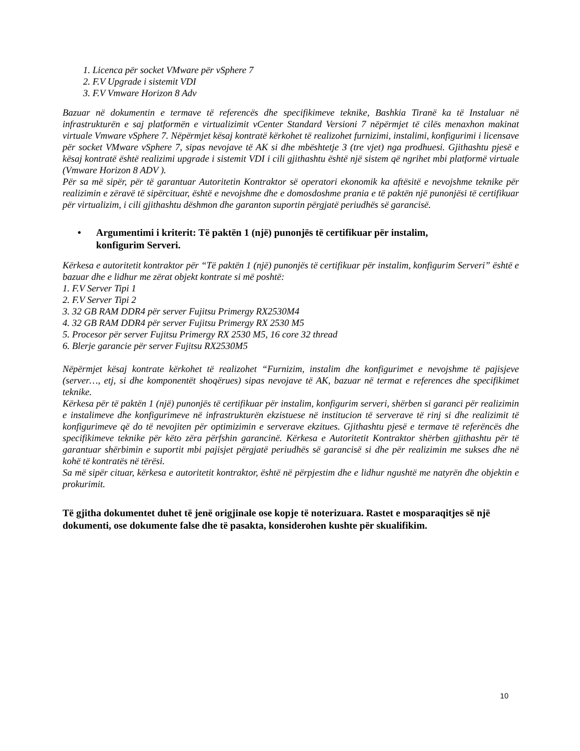1. Licenca për socket VMware për vSphere 7
2. F.V Upgrade i sistemit VDI
3. F.V Vmware Horizon 8 Adv
Bazuar në dokumentin e termave të referencës dhe specifikimeve teknike, Bashkia Tiranë ka të Instaluar në infrastrukturën e saj platformën e virtualizimit vCenter Standard Versioni 7 nëpërmjet të cilës menaxhon makinat virtuale Vmware vSphere 7. Nëpërmjet kësaj kontratë kërkohet të realizohet furnizimi, instalimi, konfigurimi i licensave për socket VMware vSphere 7, sipas nevojave të AK si dhe mbështetje 3 (tre vjet) nga prodhuesi. Gjithashtu pjesë e kësaj kontratë është realizimi upgrade i sistemit VDI i cili gjithashtu është një sistem që ngrihet mbi platformë virtuale (Vmware Horizon 8 ADV ).
Për sa më sipër, për të garantuar Autoritetin Kontraktor së operatori ekonomik ka aftësitë e nevojshme teknike për realizimin e zëravë të sipërcituar, është e nevojshme dhe e domosdoshme prania e të paktën një punonjësi të certifikuar për virtualizim, i cili gjithashtu dëshmon dhe garanton suportin përgjatë periudhës së garancisë.
• Argumentimi i kriterit: Të paktën 1 (një) punonjës të certifikuar për instalim,
konfigurim Serveri.
Kërkesa e autoritetit kontraktor për “Të paktën 1 (një) punonjës të certifikuar për instalim, konfigurim Serveri” është e bazuar dhe e lidhur me zërat objekt kontrate si më poshtë:
1. F.V Server Tipi 1
2. F.V Server Tipi 2
3. 32 GB RAM DDR4 për server Fujitsu Primergy RX2530M4
4. 32 GB RAM DDR4 për server Fujitsu Primergy RX 2530 M5
5. Procesor për server Fujitsu Primergy RX 2530 M5, 16 core 32 thread
6. Blerje garancie për server Fujitsu RX2530M5
Nëpërmjet kësaj kontrate kërkohet të realizohet “Furnizim, instalim dhe konfigurimet e nevojshme të pajisjeve (server…, etj, si dhe komponentët shoqërues) sipas nevojave të AK, bazuar në termat e references dhe specifikimet teknike.
Kërkesa për të paktën 1 (një) punonjës të certifikuar për instalim, konfigurim serveri, shërben si garanci për realizimin e instalimeve dhe konfigurimeve në infrastrukturën ekzistuese në institucion të serverave të rinj si dhe realizimit të konfigurimeve që do të nevojiten për optimizimin e serverave ekzitues. Gjithashtu pjesë e termave të referëncës dhe specifikimeve teknike për këto zëra përfshin garancinë. Kërkesa e Autoritetit Kontraktor shërben gjithashtu për të garantuar shërbimin e suportit mbi pajisjet përgjatë periudhës së garancisë si dhe për realizimin me sukses dhe në kohë të kontratës në tërësi.
Sa më sipër cituar, kërkesa e autoritetit kontraktor, është në përpjestim dhe e lidhur ngushtë me natyrën dhe objektin e prokurimit.
Të gjitha dokumentet duhet të jenë origjinale ose kopje të noterizuara. Rastet e mosparaqitjes së një dokumenti, ose dokumente false dhe të pasakta, konsiderohen kushte për skualifikim.
10